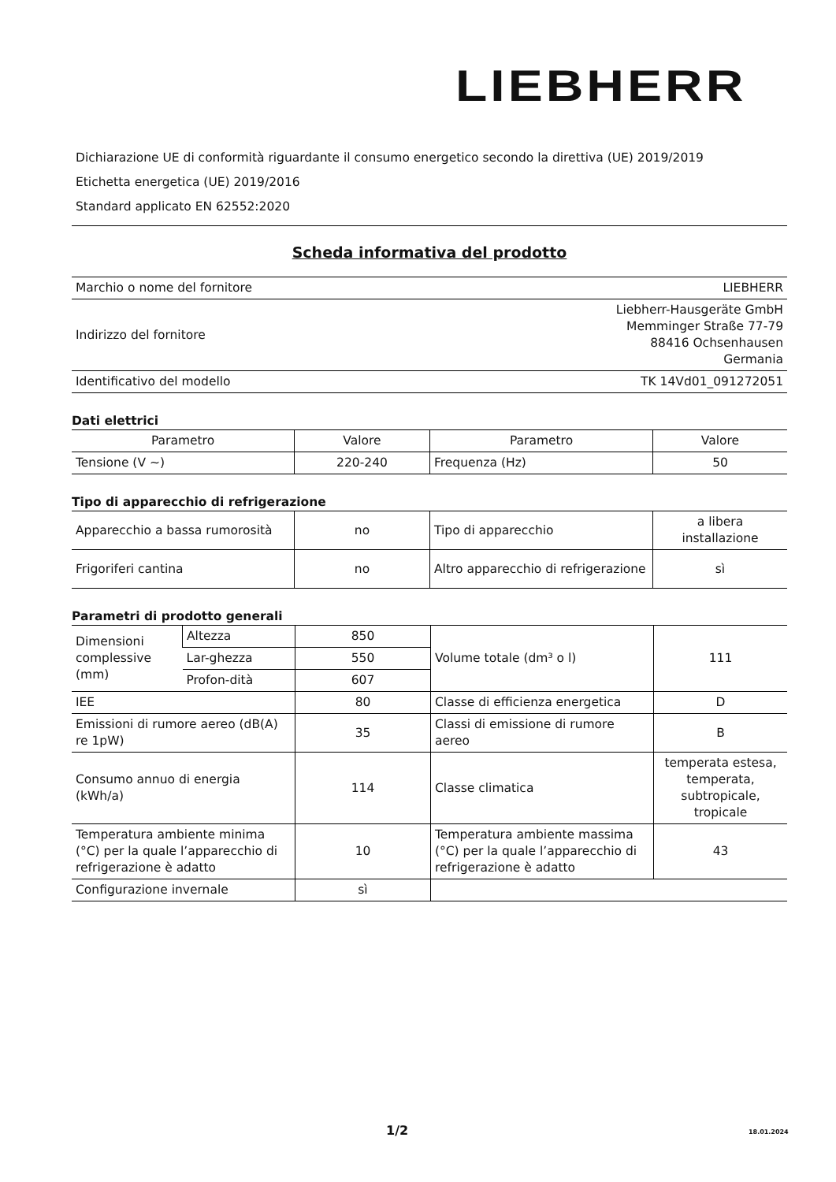LIEBHERR
Dichiarazione UE di conformità riguardante il consumo energetico secondo la direttiva (UE) 2019/2019
Etichetta energetica (UE) 2019/2016
Standard applicato EN 62552:2020
Scheda informativa del prodotto
| Marchio o nome del fornitore | LIEBHERR |
| Indirizzo del fornitore | Liebherr-Hausgeräte GmbH Memminger Straße 77-79 88416 Ochsenhausen Germania |
| Identificativo del modello | TK 14Vd01_091272051 |
Dati elettrici
| Parametro | Valore | Parametro | Valore |
| Tensione (V ~) | 220-240 | Frequenza (Hz) | 50 |
Tipo di apparecchio di refrigerazione
| Apparecchio a bassa rumorosità | no | Tipo di apparecchio | a libera installazione |
| Frigoriferi cantina | no | Altro apparecchio di refrigerazione | sì |
Parametri di prodotto generali
| Dimensioni complessive (mm) | Altezza | 850 | Volume totale (dm³ o l) | 111 |
| | Lar-ghezza | 550 | | |
| | Profon-dità | 607 | | |
| IEE | | 80 | Classe di efficienza energetica | D |
| Emissioni di rumore aereo (dB(A) re 1pW) | | 35 | Classi di emissione di rumore aereo | B |
| Consumo annuo di energia (kWh/a) | | 114 | Classe climatica | temperata estesa, temperata, subtropicale, tropicale |
| Temperatura ambiente minima (°C) per la quale l’apparecchio di refrigerazione è adatto | | 10 | Temperatura ambiente massima (°C) per la quale l’apparecchio di refrigerazione è adatto | 43 |
| Configurazione invernale | | sì | | |
1/2 18.01.2024